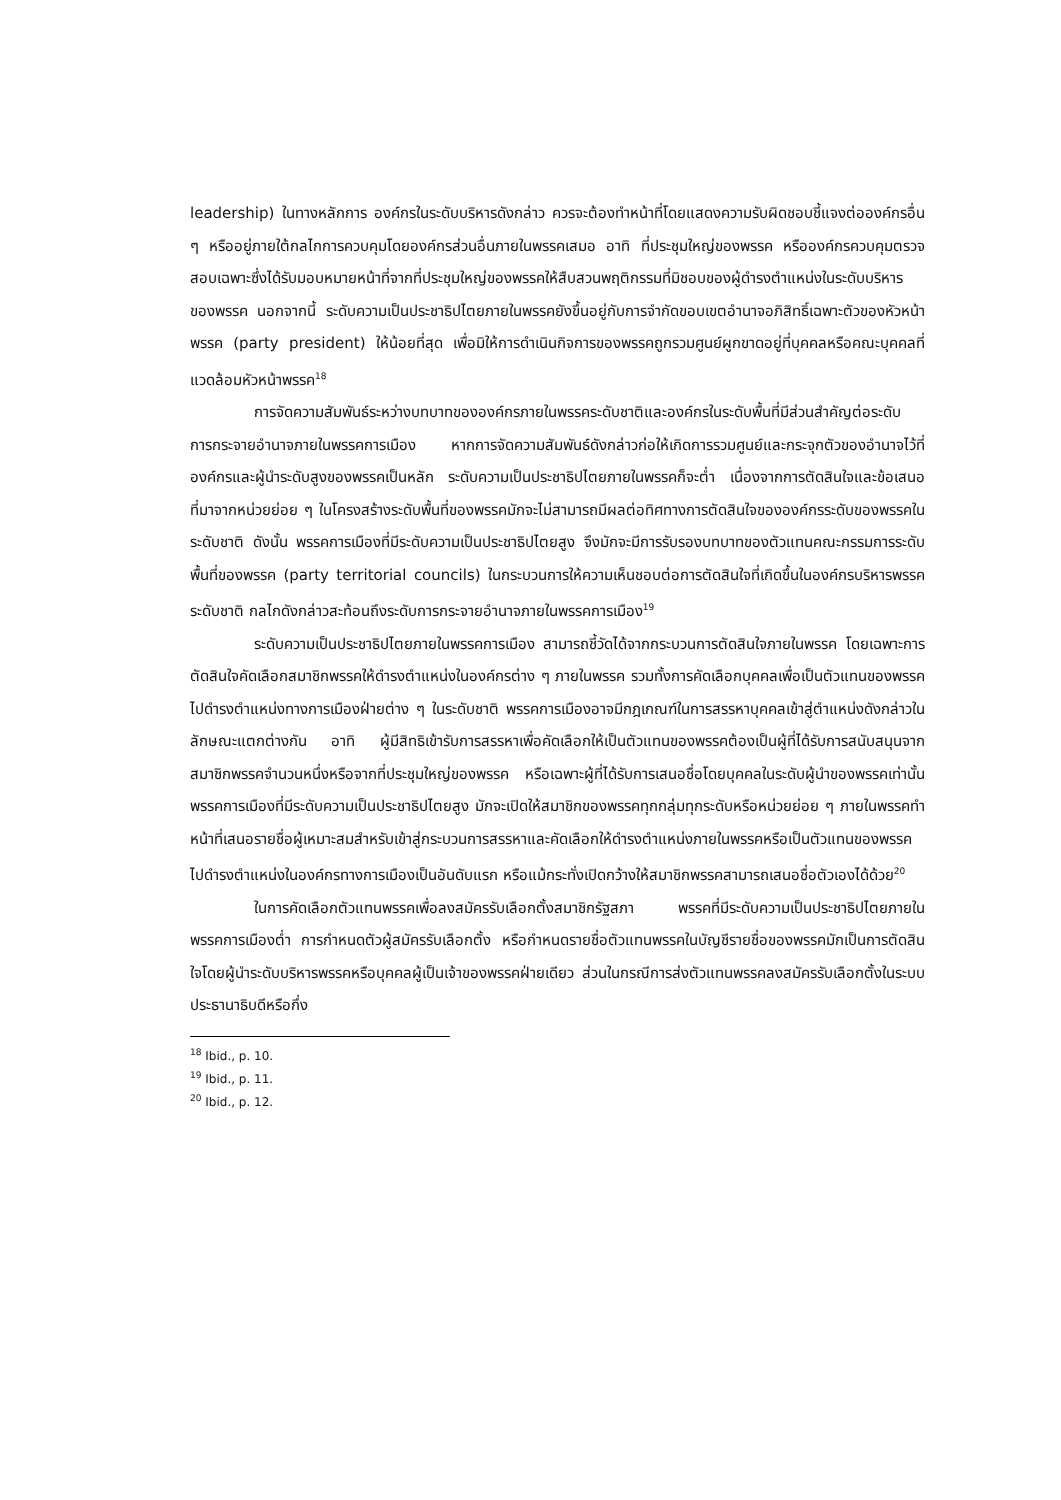leadership) ในทางหลักการ องค์กรในระดับบริหารดังกล่าว ควรจะต้องทำหน้าที่โดยแสดงความรับผิดชอบชี้แจงต่อองค์กรอื่น ๆ หรืออยู่ภายใต้กลไกการควบคุมโดยองค์กรส่วนอื่นภายในพรรคเสมอ อาทิ ที่ประชุมใหญ่ของพรรค หรือองค์กรควบคุมตรวจสอบเฉพาะซึ่งได้รับมอบหมายหน้าที่จากที่ประชุมใหญ่ของพรรคให้สืบสวนพฤติกรรมที่มิชอบของผู้ดำรงตำแหน่งในระดับบริหารของพรรค นอกจากนี้ ระดับความเป็นประชาธิปไตยภายในพรรคยังขึ้นอยู่กับการจำกัดขอบเขตอำนาจอภิสิทธิ์เฉพาะตัวของหัวหน้าพรรค (party president) ให้น้อยที่สุด เพื่อมิให้การดำเนินกิจการของพรรคถูกรวมศูนย์ผูกขาดอยู่ที่บุคคลหรือคณะบุคคลที่แวดล้อมหัวหน้าพรรค<sup>18</sup>
การจัดความสัมพันธ์ระหว่างบทบาทขององค์กรภายในพรรคระดับชาติและองค์กรในระดับพื้นที่มีส่วนสำคัญต่อระดับการกระจายอำนาจภายในพรรคการเมือง หากการจัดความสัมพันธ์ดังกล่าวก่อให้เกิดการรวมศูนย์และกระจุกตัวของอำนาจไว้ที่องค์กรและผู้นำระดับสูงของพรรคเป็นหลัก ระดับความเป็นประชาธิปไตยภายในพรรคก็จะต่ำ เนื่องจากการตัดสินใจและข้อเสนอที่มาจากหน่วยย่อย ๆ ในโครงสร้างระดับพื้นที่ของพรรคมักจะไม่สามารถมีผลต่อทิศทางการตัดสินใจขององค์กรระดับของพรรคในระดับชาติ ดังนั้น พรรคการเมืองที่มีระดับความเป็นประชาธิปไตยสูง จึงมักจะมีการรับรองบทบาทของตัวแทนคณะกรรมการระดับพื้นที่ของพรรค (party territorial councils) ในกระบวนการให้ความเห็นชอบต่อการตัดสินใจที่เกิดขึ้นในองค์กรบริหารพรรคระดับชาติ กลไกดังกล่าวสะท้อนถึงระดับการกระจายอำนาจภายในพรรคการเมือง<sup>19</sup>
ระดับความเป็นประชาธิปไตยภายในพรรคการเมือง สามารถชี้วัดได้จากกระบวนการตัดสินใจภายในพรรค โดยเฉพาะการตัดสินใจคัดเลือกสมาชิกพรรคให้ดำรงตำแหน่งในองค์กรต่าง ๆ ภายในพรรค รวมทั้งการคัดเลือกบุคคลเพื่อเป็นตัวแทนของพรรคไปดำรงตำแหน่งทางการเมืองฝ่ายต่าง ๆ ในระดับชาติ พรรคการเมืองอาจมีกฎเกณฑ์ในการสรรหาบุคคลเข้าสู่ตำแหน่งดังกล่าวในลักษณะแตกต่างกัน อาทิ ผู้มีสิทธิเข้ารับการสรรหาเพื่อคัดเลือกให้เป็นตัวแทนของพรรคต้องเป็นผู้ที่ได้รับการสนับสนุนจากสมาชิกพรรคจำนวนหนึ่งหรือจากที่ประชุมใหญ่ของพรรค หรือเฉพาะผู้ที่ได้รับการเสนอชื่อโดยบุคคลในระดับผู้นำของพรรคเท่านั้น พรรคการเมืองที่มีระดับความเป็นประชาธิปไตยสูง มักจะเปิดให้สมาชิกของพรรคทุกกลุ่มทุกระดับหรือหน่วยย่อย ๆ ภายในพรรคทำหน้าที่เสนอรายชื่อผู้เหมาะสมสำหรับเข้าสู่กระบวนการสรรหาและคัดเลือกให้ดำรงตำแหน่งภายในพรรคหรือเป็นตัวแทนของพรรคไปดำรงตำแหน่งในองค์กรทางการเมืองเป็นอันดับแรก หรือแม้กระทั่งเปิดกว้างให้สมาชิกพรรคสามารถเสนอชื่อตัวเองได้ด้วย<sup>20</sup>
ในการคัดเลือกตัวแทนพรรคเพื่อลงสมัครรับเลือกตั้งสมาชิกรัฐสภา พรรคที่มีระดับความเป็นประชาธิปไตยภายในพรรคการเมืองต่ำ การกำหนดตัวผู้สมัครรับเลือกตั้ง หรือกำหนดรายชื่อตัวแทนพรรคในบัญชีรายชื่อของพรรคมักเป็นการตัดสินใจโดยผู้นำระดับบริหารพรรคหรือบุคคลผู้เป็นเจ้าของพรรคฝ่ายเดียว ส่วนในกรณีการส่งตัวแทนพรรคลงสมัครรับเลือกตั้งในระบบประธานาธิบดีหรือกึ่ง
<sup>18</sup> Ibid., p. 10.
<sup>19</sup> Ibid., p. 11.
<sup>20</sup> Ibid., p. 12.